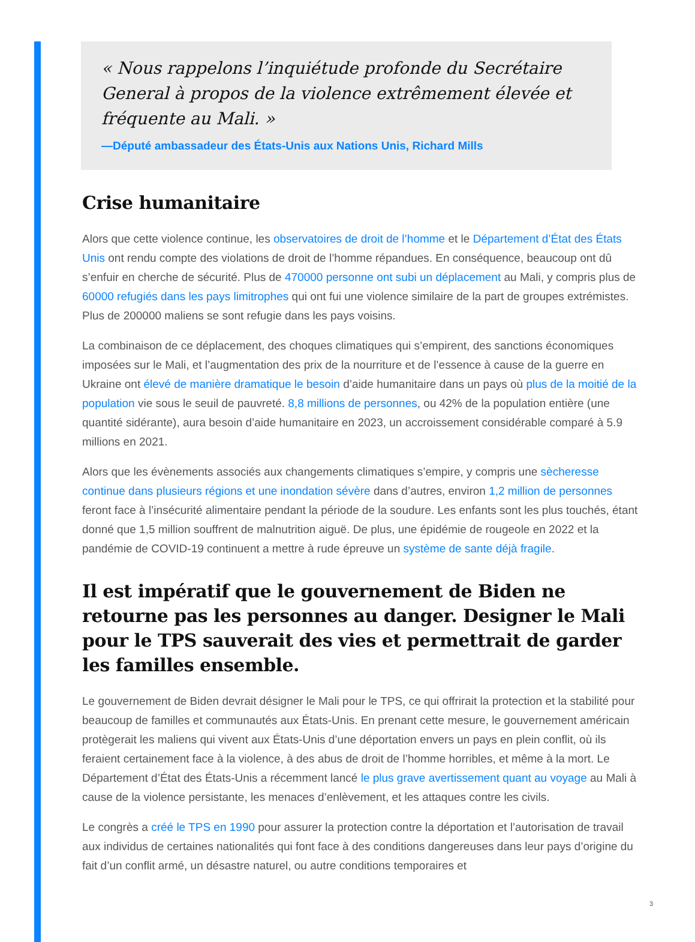« Nous rappelons l’inquiétude profonde du Secrétaire General à propos de la violence extrêmement élevée et fréquente au Mali. »
—Député ambassadeur des États-Unis aux Nations Unis, Richard Mills
Crise humanitaire
Alors que cette violence continue, les observatoires de droit de l’homme et le Département d’État des États Unis ont rendu compte des violations de droit de l’homme répandues. En conséquence, beaucoup ont dû s’enfuir en cherche de sécurité. Plus de 470000 personne ont subi un déplacement au Mali, y compris plus de 60000 refugiés dans les pays limitrophes qui ont fui une violence similaire de la part de groupes extrémistes. Plus de 200000 maliens se sont refugie dans les pays voisins.
La combinaison de ce déplacement, des choques climatiques qui s’empirent, des sanctions économiques imposées sur le Mali, et l’augmentation des prix de la nourriture et de l’essence à cause de la guerre en Ukraine ont élevé de manière dramatique le besoin d’aide humanitaire dans un pays où plus de la moitié de la population vie sous le seuil de pauvreté. 8,8 millions de personnes, ou 42% de la population entière (une quantité sidérante), aura besoin d’aide humanitaire en 2023, un accroissement considérable comparé à 5.9 millions en 2021.
Alors que les évènements associés aux changements climatiques s’empire, y compris une sècheresse continue dans plusieurs régions et une inondation sévère dans d’autres, environ 1,2 million de personnes feront face à l’insécurité alimentaire pendant la période de la soudure. Les enfants sont les plus touchés, étant donné que 1,5 million souffrent de malnutrition aiguë. De plus, une épidémie de rougeole en 2022 et la pandémie de COVID-19 continuent a mettre à rude épreuve un système de sante déjà fragile.
Il est impératif que le gouvernement de Biden ne retourne pas les personnes au danger. Designer le Mali pour le TPS sauverait des vies et permettrait de garder les familles ensemble.
Le gouvernement de Biden devrait désigner le Mali pour le TPS, ce qui offrirait la protection et la stabilité pour beaucoup de familles et communautés aux États-Unis. En prenant cette mesure, le gouvernement américain protègerait les maliens qui vivent aux États-Unis d’une déportation envers un pays en plein conflit, où ils feraient certainement face à la violence, à des abus de droit de l’homme horribles, et même à la mort. Le Département d’État des États-Unis a récemment lancé le plus grave avertissement quant au voyage au Mali à cause de la violence persistante, les menaces d’enlèvement, et les attaques contre les civils.
Le congrès a créé le TPS en 1990 pour assurer la protection contre la déportation et l’autorisation de travail aux individus de certaines nationalités qui font face à des conditions dangereuses dans leur pays d’origine du fait d’un conflit armé, un désastre naturel, ou autre conditions temporaires et
3